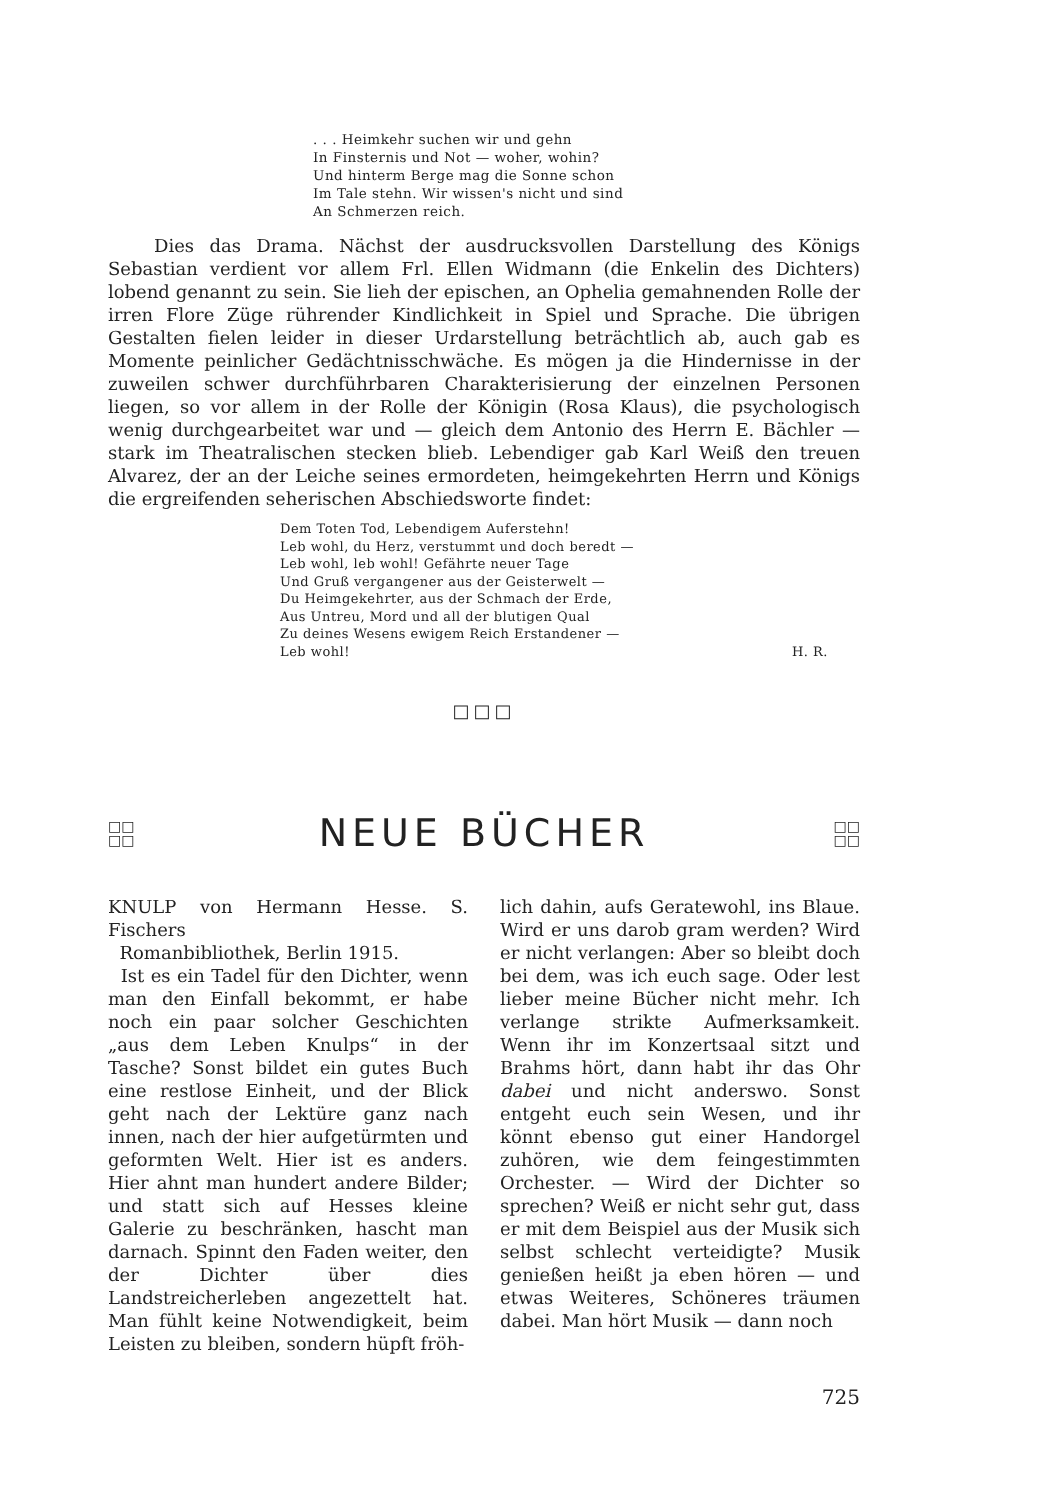. . . Heimkehr suchen wir und gehn
In Finsternis und Not — woher, wohin?
Und hinterm Berge mag die Sonne schon
Im Tale stehn. Wir wissen's nicht und sind
An Schmerzen reich.
Dies das Drama. Nächst der ausdrucksvollen Darstellung des Königs Sebastian verdient vor allem Frl. Ellen Widmann (die Enkelin des Dichters) lobend genannt zu sein. Sie lieh der epischen, an Ophelia gemahnenden Rolle der irren Flore Züge rührender Kindlichkeit in Spiel und Sprache. Die übrigen Gestalten fielen leider in dieser Urdarstellung beträchtlich ab, auch gab es Momente peinlicher Gedächtnisschwäche. Es mögen ja die Hindernisse in der zuweilen schwer durchführbaren Charakterisierung der einzelnen Personen liegen, so vor allem in der Rolle der Königin (Rosa Klaus), die psychologisch wenig durchgearbeitet war und — gleich dem Antonio des Herrn E. Bächler — stark im Theatralischen stecken blieb. Lebendiger gab Karl Weiß den treuen Alvarez, der an der Leiche seines ermordeten, heimgekehrten Herrn und Königs die ergreifenden seherischen Abschiedsworte findet:
Dem Toten Tod, Lebendigem Auferstehn!
Leb wohl, du Herz, verstummt und doch beredt —
Leb wohl, leb wohl! Gefährte neuer Tage
Und Gruß vergangener aus der Geisterwelt —
Du Heimgekehrter, aus der Schmach der Erde,
Aus Untreu, Mord und all der blutigen Qual
Zu deines Wesens ewigem Reich Erstandener —
Leb wohl!
H. R.
□□□
□□
□□
NEUE BÜCHER
□□
□□
KNULP von Hermann Hesse. S. Fischers
Romanbibliothek, Berlin 1915.
Ist es ein Tadel für den Dichter, wenn man den Einfall bekommt, er habe noch ein paar solcher Geschichten „aus dem Leben Knulps“ in der Tasche? Sonst bildet ein gutes Buch eine restlose Einheit, und der Blick geht nach der Lektüre ganz nach innen, nach der hier aufgetürmten und geformten Welt. Hier ist es anders. Hier ahnt man hundert andere Bilder; und statt sich auf Hesses kleine Galerie zu beschränken, hascht man darnach. Spinnt den Faden weiter, den der Dichter über dies Landstreicherleben angezettelt hat. Man fühlt keine Notwendigkeit, beim Leisten zu bleiben, sondern hüpft fröh-
lich dahin, aufs Geratewohl, ins Blaue. Wird er uns darob gram werden? Wird er nicht verlangen: Aber so bleibt doch bei dem, was ich euch sage. Oder lest lieber meine Bücher nicht mehr. Ich verlange strikte Aufmerksamkeit. Wenn ihr im Konzertsaal sitzt und Brahms hört, dann habt ihr das Ohr dabei und nicht anderswo. Sonst entgeht euch sein Wesen, und ihr könnt ebenso gut einer Handorgel zuhören, wie dem feingestimmten Orchester. — Wird der Dichter so sprechen? Weiß er nicht sehr gut, dass er mit dem Beispiel aus der Musik sich selbst schlecht verteidigte? Musik genießen heißt ja eben hören — und etwas Weiteres, Schöneres träumen dabei. Man hört Musik — dann noch
725